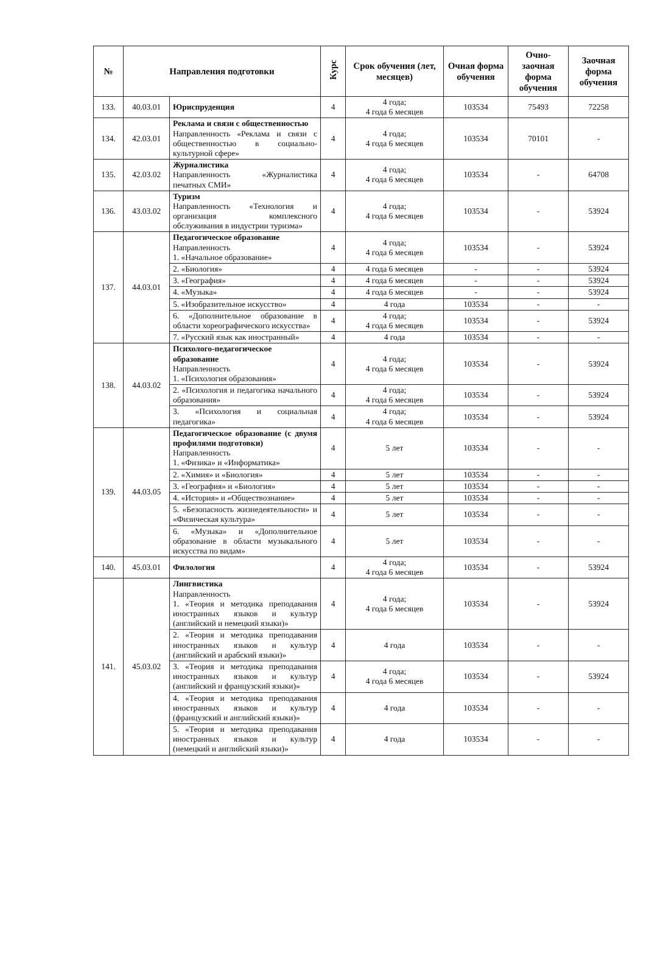| № | Направления подготовки | | Курс | Срок обучения (лет, месяцев) | Очная форма обучения | Очно-заочная форма обучения | Заочная форма обучения |
| --- | --- | --- | --- | --- | --- | --- | --- |
| 133. | 40.03.01 | Юриспруденция | 4 | 4 года; 4 года 6 месяцев | 103534 | 75493 | 72258 |
| 134. | 42.03.01 | Реклама и связи с общественностью Направленность «Реклама и связи с общественностью в социально-культурной сфере» | 4 | 4 года; 4 года 6 месяцев | 103534 | 70101 | - |
| 135. | 42.03.02 | Журналистика Направленность «Журналистика печатных СМИ» | 4 | 4 года; 4 года 6 месяцев | 103534 | - | 64708 |
| 136. | 43.03.02 | Туризм Направленность «Технология и организация комплексного обслуживания в индустрии туризма» | 4 | 4 года; 4 года 6 месяцев | 103534 | - | 53924 |
| 137. | 44.03.01 | Педагогическое образование Направленность 1. «Начальное образование» | 4 | 4 года; 4 года 6 месяцев | 103534 | - | 53924 |
| | | 2. «Биология» | 4 | 4 года 6 месяцев | - | - | 53924 |
| | | 3. «География» | 4 | 4 года 6 месяцев | - | - | 53924 |
| | | 4. «Музыка» | 4 | 4 года 6 месяцев | - | - | 53924 |
| | | 5. «Изобразительное искусство» | 4 | 4 года | 103534 | - | - |
| | | 6. «Дополнительное образование в области хореографического искусства» | 4 | 4 года; 4 года 6 месяцев | 103534 | - | 53924 |
| | | 7. «Русский язык как иностранный» | 4 | 4 года | 103534 | - | - |
| 138. | 44.03.02 | Психолого-педагогическое образование Направленность 1. «Психология образования» | 4 | 4 года; 4 года 6 месяцев | 103534 | - | 53924 |
| | | 2. «Психология и педагогика начального образования» | 4 | 4 года; 4 года 6 месяцев | 103534 | - | 53924 |
| | | 3. «Психология и социальная педагогика» | 4 | 4 года; 4 года 6 месяцев | 103534 | - | 53924 |
| 139. | 44.03.05 | Педагогическое образование (с двумя профилями подготовки) Направленность 1. «Физика» и «Информатика» | 4 | 5 лет | 103534 | - | - |
| | | 2. «Химия» и «Биология» | 4 | 5 лет | 103534 | - | - |
| | | 3. «География» и «Биология» | 4 | 5 лет | 103534 | - | - |
| | | 4. «История» и «Обществознание» | 4 | 5 лет | 103534 | - | - |
| | | 5. «Безопасность жизнедеятельности» и «Физическая культура» | 4 | 5 лет | 103534 | - | - |
| | | 6. «Музыка» и «Дополнительное образование в области музыкального искусства по видам» | 4 | 5 лет | 103534 | - | - |
| 140. | 45.03.01 | Филология | 4 | 4 года; 4 года 6 месяцев | 103534 | - | 53924 |
| 141. | 45.03.02 | Лингвистика Направленность 1. «Теория и методика преподавания иностранных языков и культур (английский и немецкий языки)» | 4 | 4 года; 4 года 6 месяцев | 103534 | - | 53924 |
| | | 2. «Теория и методика преподавания иностранных языков и культур (английский и арабский языки)» | 4 | 4 года | 103534 | - | - |
| | | 3. «Теория и методика преподавания иностранных языков и культур (английский и французский языки)» | 4 | 4 года; 4 года 6 месяцев | 103534 | - | 53924 |
| | | 4. «Теория и методика преподавания иностранных языков и культур (французский и английский языки)» | 4 | 4 года | 103534 | - | - |
| | | 5. «Теория и методика преподавания иностранных языков и культур (немецкий и английский языки)» | 4 | 4 года | 103534 | - | - |